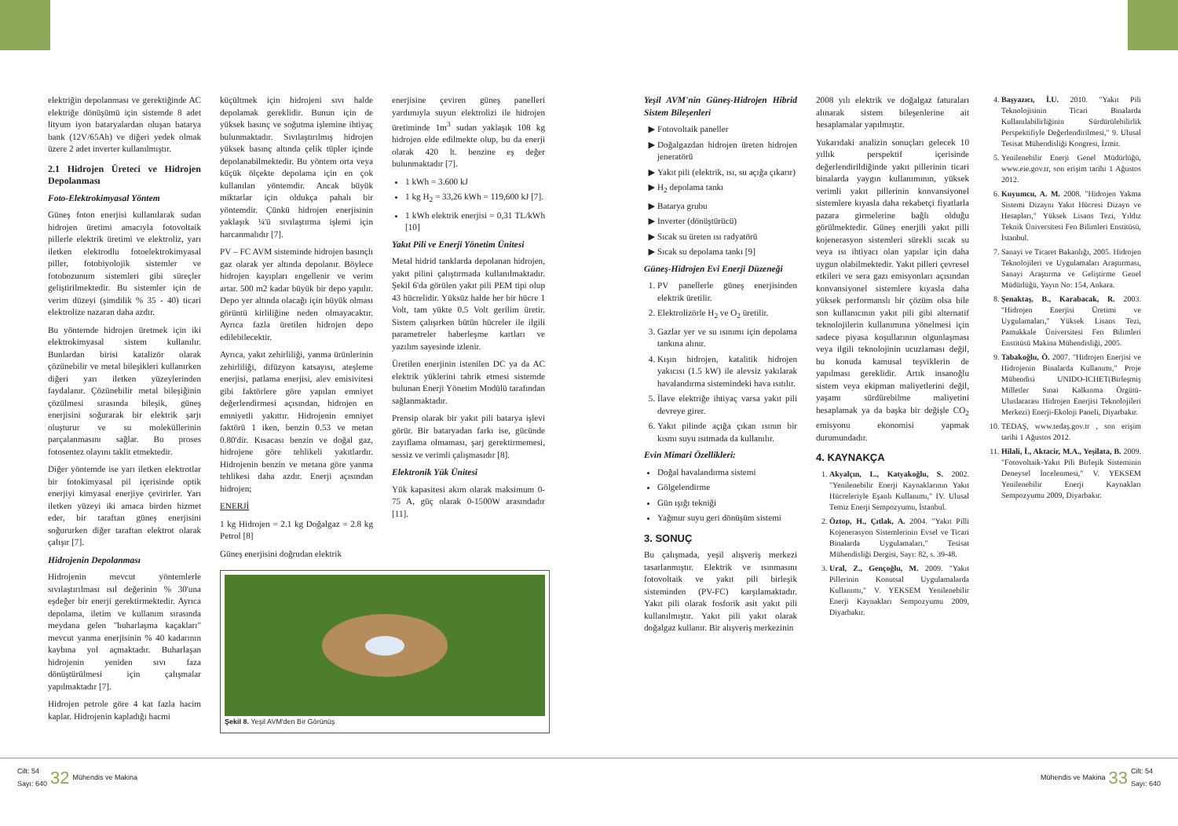elektriğin depolanması ve gerektiğinde AC elektriğe dönüşümü için sistemde 8 adet lityum iyon bataryalardan oluşan batarya bank (12V/65Ah) ve diğeri yedek olmak üzere 2 adet inverter kullanılmıştır.
2.1 Hidrojen Üreteci ve Hidrojen Depolanması
Foto-Elektrokimyasal Yöntem
Güneş foton enerjisi kullanılarak sudan hidrojen üretimi amacıyla fotovoltaik pillerle elektrik üretimi ve elektroliz, yarı iletken elektrodlu fotoelektrokimyasal piller, fotobiyolojik sistemler ve fotobozunum sistemleri gibi süreçler geliştirilmektedir. Bu sistemler için de verim düzeyi (şimdilik % 35 - 40) ticari elektrolize nazaran daha azdır.
Bu yöntemde hidrojen üretmek için iki elektrokimyasal sistem kullanılır. Bunlardan birisi katalizör olarak çözünebilir ve metal bileşikleri kullanırken diğeri yarı iletken yüzeylerinden faydalanır. Çözünebilir metal bileşiğinin çözülmesi sırasında bileşik, güneş enerjisini soğurarak bir elektrik şarjı oluşturur ve su moleküllerinin parçalanmasını sağlar. Bu proses fotosentez olayını taklit etmektedir.
Diğer yöntemde ise yarı iletken elektrotlar bir fotokimyasal pil içerisinde optik enerjiyi kimyasal enerjiye çevirirler. Yarı iletken yüzeyi iki amaca birden hizmet eder, bir taraftan güneş enerjisini soğururken diğer taraftan elektrot olarak çalışır [7].
Hidrojenin Depolanması
Hidrojenin mevcut yöntemlerle sıvılaştırılması ısıl değerinin % 30'una eşdeğer bir enerji gerektirmektedir. Ayrıca depolama, iletim ve kullanım sırasında meydana gelen "buharlaşma kaçakları" mevcut yanma enerjisinin % 40 kadarının kaybına yol açmaktadır. Buharlaşan hidrojenin yeniden sıvı faza dönüştürülmesi için çalışmalar yapılmaktadır [7].
Hidrojen petrole göre 4 kat fazla hacim kaplar. Hidrojenin kapladığı hacmi
küçültmek için hidrojeni sıvı halde depolamak gereklidir. Bunun için de yüksek basınç ve soğutma işlemine ihtiyaç bulunmaktadır. Sıvılaştırılmış hidrojen yüksek basınç altında çelik tüpler içinde depolanabilmektedir. Bu yöntem orta veya küçük ölçekte depolama için en çok kullanılan yöntemdir. Ancak büyük miktarlar için oldukça pahalı bir yöntemdir. Çünkü hidrojen enerjisinin yaklaşık ¼'ü sıvılaştırma işlemi için harcanmalıdır [7].
PV – FC AVM sisteminde hidrojen basınçlı gaz olarak yer altında depolanır. Böylece hidrojen kayıpları engellenir ve verim artar. 500 m2 kadar büyük bir depo yapılır. Depo yer altında olacağı için büyük olması görüntü kirliliğine neden olmayacaktır. Ayrıca fazla üretilen hidrojen depo edilebilecektir.
Ayrıca, yakıt zehirliliği, yanma ürünlerinin zehirliliği, difüzyon katsayısı, ateşleme enerjisi, patlama enerjisi, alev emisivitesi gibi faktörlere göre yapılan emniyet değerlendirmesi açısından, hidrojen en emniyetli yakıttır. Hidrojenin emniyet faktörü 1 iken, benzin 0.53 ve metan 0.80'dir. Kısacası benzin ve doğal gaz, hidrojene göre tehlikeli yakıtlardır. Hidrojenin benzin ve metana göre yanma tehlikesi daha azdır. Enerji açısından hidrojen;
ENERJİ
1 kg Hidrojen = 2.1 kg Doğalgaz = 2.8 kg Petrol [8]
Güneş enerjisini doğrudan elektrik
enerjisine çeviren güneş panelleri yardımıyla suyun elektrolizi ile hidrojen üretiminde 1m<sup>3</sup> sudan yaklaşık 108 kg hidrojen elde edilmekte olup, bu da enerji olarak 420 lt. benzine eş değer bulunmaktadır [7].
1 kWh = 3.600 kJ
1 kg H<sub>2</sub> = 33,26 kWh = 119,600 kJ [7].
1 kWh elektrik enerjisi = 0,31 TL/kWh [10]
Yakıt Pili ve Enerji Yönetim Ünitesi
Metal hidrid tanklarda depolanan hidrojen, yakıt pilini çalıştırmada kullanılmaktadır. Şekil 6'da görülen yakıt pili PEM tipi olup 43 hücrelidir. Yüksüz halde her bir hücre 1 Volt, tam yükte 0.5 Volt gerilim üretir. Sistem çalışırken bütün hücreler ile ilgili parametreler haberleşme kartları ve yazılım sayesinde izlenir.
Üretilen enerjinin istenilen DC ya da AC elektrik yüklerini tahrik etmesi sistemde bulunan Enerji Yönetim Modülü tarafından sağlanmaktadır.
Prensip olarak bir yakıt pili batarya işlevi görür. Bir bataryadan farkı ise, gücünde zayıflama olmaması, şarj gerektirmemesi, sessiz ve verimli çalışmasıdır [8].
Elektronik Yük Ünitesi
Yük kapasitesi akım olarak maksimum 0-75 A, güç olarak 0-1500W arasındadır [11].
Şekil 8. Yeşil AVM'den Bir Görünüş
Yeşil AVM'nin Güneş-Hidrojen Hibrid Sistem Bileşenleri
Fotovoltaik paneller
Doğalgazdan hidrojen üreten hidrojen jeneratörü
Yakıt pili (elektrik, ısı, su açığa çıkarır)
H<sub>2</sub> depolama tankı
Batarya grubu
Inverter (dönüştürücü)
Sıcak su üreten ısı radyatörü
Sıcak su depolama tankı [9]
Güneş-Hidrojen Evi Enerji Düzeneği
1. PV panellerle güneş enerjisinden elektrik üretilir.
2. Elektrolizörle H<sub>2</sub> ve O<sub>2</sub> üretilir.
3. Gazlar yer ve su ısınımı için depolama tankına alınır.
4. Kışın hidrojen, katalitik hidrojen yakıcısı (1.5 kW) ile alevsiz yakılarak havalandırma sistemindeki hava ısıtılır.
5. İlave elektriğe ihtiyaç varsa yakıt pili devreye girer.
6. Yakıt pilinde açığa çıkan ısının bir kısmı suyu ısıtmada da kullanılır.
Evin Mimari Özellikleri:
Doğal havalandırma sistemi
Gölgelendirme
Gün ışığı tekniği
Yağmur suyu geri dönüşüm sistemi
3. SONUÇ
Bu çalışmada, yeşil alışveriş merkezi tasarlanmıştır. Elektrik ve ısınmasını fotovoltaik ve yakıt pili birleşik sisteminden (PV-FC) karşılamaktadır. Yakıt pili olarak fosforik asit yakıt pili kullanılmıştır. Yakıt pili yakıt olarak doğalgaz kullanır. Bir alışveriş merkezinin
2008 yılı elektrik ve doğalgaz faturaları alınarak sistem bileşenlerine ait hesaplamalar yapılmıştır.
Yukarıdaki analizin sonuçları gelecek 10 yıllık perspektif içerisinde değerlendirildiğinde yakıt pillerinin ticari binalarda yaygın kullanımının, yüksek verimli yakıt pillerinin konvansiyonel sistemlere kıyasla daha rekabetçi fiyatlarla pazara girmelerine bağlı olduğu görülmektedir. Güneş enerjili yakıt pilli kojenerasyon sistemleri sürekli sıcak su veya ısı ihtiyacı olan yapılar için daha uygun olabilmektedir. Yakıt pilleri çevresel etkileri ve sera gazı emisyonları açısından konvansiyonel sistemlere kıyasla daha yüksek performanslı bir çözüm olsa bile son kullanıcının yakıt pili gibi alternatif teknolojilerin kullanımına yönelmesi için sadece piyasa koşullarının olgunlaşması veya ilgili teknolojinin ucuzlaması değil, bu konuda kamusal teşviklerin de yapılması gereklidir. Artık insanoğlu sistem veya ekipman maliyetlerini değil, yaşamı sürdürebilme maliyetini hesaplamak ya da başka bir değişle CO<sub>2</sub> emisyonu ekonomisi yapmak durumundadır.
4. KAYNAKÇA
1. Akyalçın, L., Katyakoğlu, S. 2002. "Yenilenebilir Enerji Kaynaklarının Yakıt Hücreleriyle Eşanlı Kullanımı," IV. Ulusal Temiz Enerji Sempozyumu, İstanbul.
2. Öztop, H., Çıtlak, A. 2004. "Yakıt Pilli Kojenerasyon Sistemlerinin Evsel ve Ticari Binalarda Uygulamaları," Tesisat Mühendisliği Dergisi, Sayı: 82, s. 39-48.
3. Ural, Z., Gençoğlu, M. 2009. "Yakıt Pillerinin Konutsal Uygulamalarda Kullanımı," V. YEKSEM Yenilenebilir Enerji Kaynakları Sempozyumu 2009, Diyarbakır.
4. Başyazıcı, İ.U. 2010. "Yakıt Pili Teknolojisinin Ticari Binalarda Kullanılabilirliğinin Sürdürülebilirlik Perspektifiyle Değerlendirilmesi," 9. Ulusal Tesisat Mühendisliği Kongresi, İzmir.
5. Yenilenebilir Enerji Genel Müdürlüğü, www.eie.gov.tr, son erişim tarihi 1 Ağustos 2012.
6. Kuyumcu, A. M. 2008. "Hidrojen Yakma Sistemi Dizaynı Yakıt Hücresi Dizayn ve Hesapları," Yüksek Lisans Tezi, Yıldız Teknik Üniversitesi Fen Bilimleri Enstitüsü, İstanbul.
7. Sanayi ve Ticaret Bakanlığı, 2005. Hidrojen Teknolojileri ve Uygulamaları Araştırması, Sanayi Araştırma ve Geliştirme Genel Müdürlüğü, Yayın No: 154, Ankara.
8. Şenaktaş, B., Karabacak, R. 2003. "Hidrojen Enerjisi Üretimi ve Uygulamaları," Yüksek Lisans Tezi, Pamukkale Üniversitesi Fen Bilimleri Enstitüsü Makina Mühendisliği, 2005.
9. Tabakoğlu, Ö. 2007. "Hidrojen Enerjisi ve Hidrojenin Binalarda Kullanımı," Proje Mühendisi UNIDO-ICHET(Birleşmiş Milletler Sınai Kalkınma Örgütü-Uluslararası Hidrojen Enerjisi Teknolojileri Merkezi) Enerji-Ekoloji Paneli, Diyarbakır.
10. TEDAŞ, www.tedaş.gov.tr , son erişim tarihi 1 Ağustos 2012.
11. Hilali, İ., Aktacir, M.A., Yeşilata, B. 2009. "Fotovoltaik-Yakıt Pili Birleşik Sisteminin Deneysel İncelenmesi," V. YEKSEM Yenilenebilir Enerji Kaynakları Sempozyumu 2009, Diyarbakır.
Cilt: 54
Sayı: 640 32 Mühendis ve Makina
Mühendis ve Makina 33 Cilt: 54
Sayı: 640